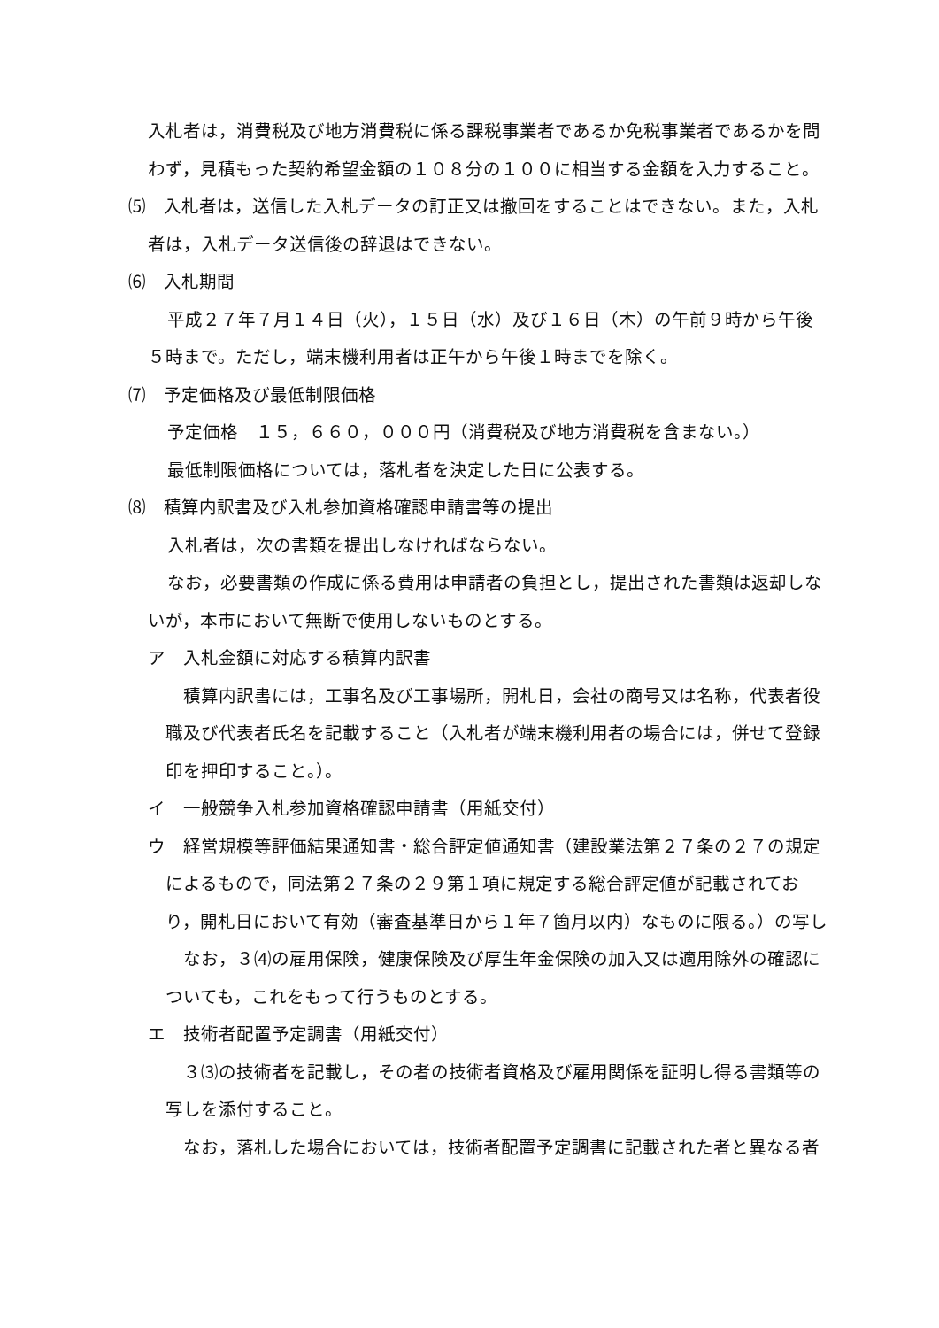入札者は，消費税及び地方消費税に係る課税事業者であるか免税事業者であるかを問わず，見積もった契約希望金額の１０８分の１００に相当する金額を入力すること。
⑸　入札者は，送信した入札データの訂正又は撤回をすることはできない。また，入札者は，入札データ送信後の辞退はできない。
⑹　入札期間
平成２７年７月１４日（火），１５日（水）及び１６日（木）の午前９時から午後５時まで。ただし，端末機利用者は正午から午後１時までを除く。
⑺　予定価格及び最低制限価格
予定価格　１５，６６０，０００円（消費税及び地方消費税を含まない。）
最低制限価格については，落札者を決定した日に公表する。
⑻　積算内訳書及び入札参加資格確認申請書等の提出
入札者は，次の書類を提出しなければならない。
なお，必要書類の作成に係る費用は申請者の負担とし，提出された書類は返却しないが，本市において無断で使用しないものとする。
ア　入札金額に対応する積算内訳書
積算内訳書には，工事名及び工事場所，開札日，会社の商号又は名称，代表者役職及び代表者氏名を記載すること（入札者が端末機利用者の場合には，併せて登録印を押印すること。）。
イ　一般競争入札参加資格確認申請書（用紙交付）
ウ　経営規模等評価結果通知書・総合評定値通知書（建設業法第２７条の２７の規定によるもので，同法第２７条の２９第１項に規定する総合評定値が記載されており，開札日において有効（審査基準日から１年７箇月以内）なものに限る。）の写し
なお，３⑷の雇用保険，健康保険及び厚生年金保険の加入又は適用除外の確認についても，これをもって行うものとする。
エ　技術者配置予定調書（用紙交付）
３⑶の技術者を記載し，その者の技術者資格及び雇用関係を証明し得る書類等の写しを添付すること。
なお，落札した場合においては，技術者配置予定調書に記載された者と異なる者